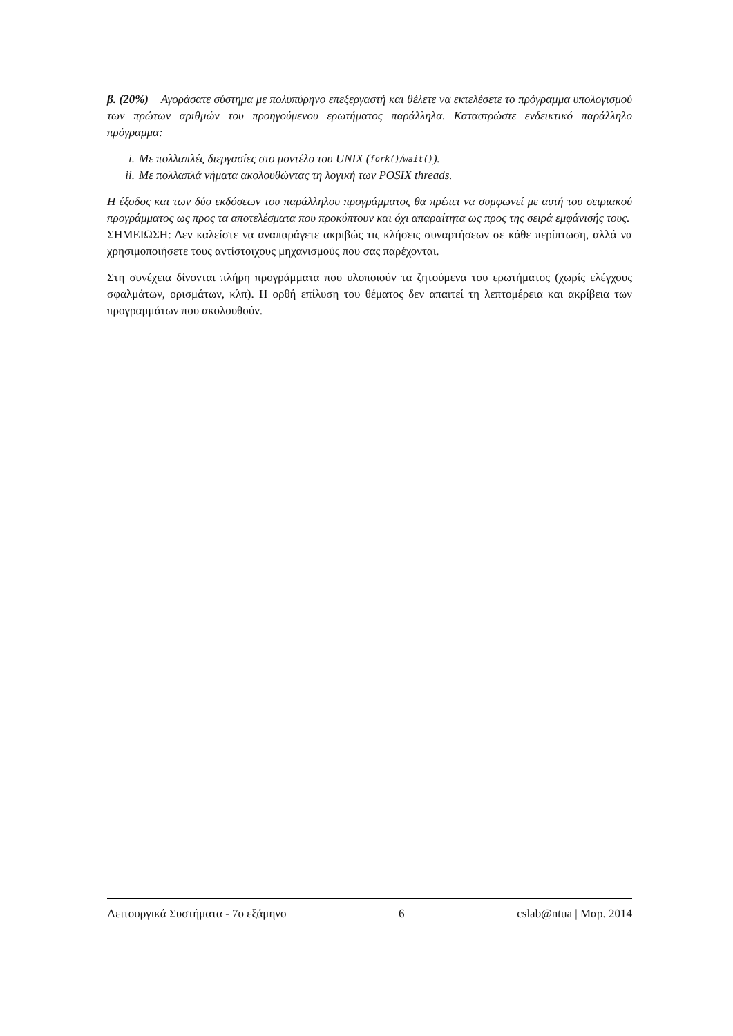β. (20%) Αγοράσατε σύστημα με πολυπύρηνο επεξεργαστή και θέλετε να εκτελέσετε το πρόγραμμα υπολογισμού των πρώτων αριθμών του προηγούμενου ερωτήματος παράλληλα. Καταστρώστε ενδεικτικό παράλληλο πρόγραμμα:
i. Με πολλαπλές διεργασίες στο μοντέλο του UNIX (fork() / wait()).
ii. Με πολλαπλά νήματα ακολουθώντας τη λογική των POSIX threads.
Η έξοδος και των δύο εκδόσεων του παράλληλου προγράμματος θα πρέπει να συμφωνεί με αυτή του σειριακού προγράμματος ως προς τα αποτελέσματα που προκύπτουν και όχι απαραίτητα ως προς της σειρά εμφάνισής τους.
ΣΗΜΕΙΩΣΗ: Δεν καλείστε να αναπαράγετε ακριβώς τις κλήσεις συναρτήσεων σε κάθε περίπτωση, αλλά να χρησιμοποιήσετε τους αντίστοιχους μηχανισμούς που σας παρέχονται.
Στη συνέχεια δίνονται πλήρη προγράμματα που υλοποιούν τα ζητούμενα του ερωτήματος (χωρίς ελέγχους σφαλμάτων, ορισμάτων, κλπ). Η ορθή επίλυση του θέματος δεν απαιτεί τη λεπτομέρεια και ακρίβεια των προγραμμάτων που ακολουθούν.
Λειτουργικά Συστήματα - 7ο εξάμηνο 6 cslab@ntua | Μαρ. 2014